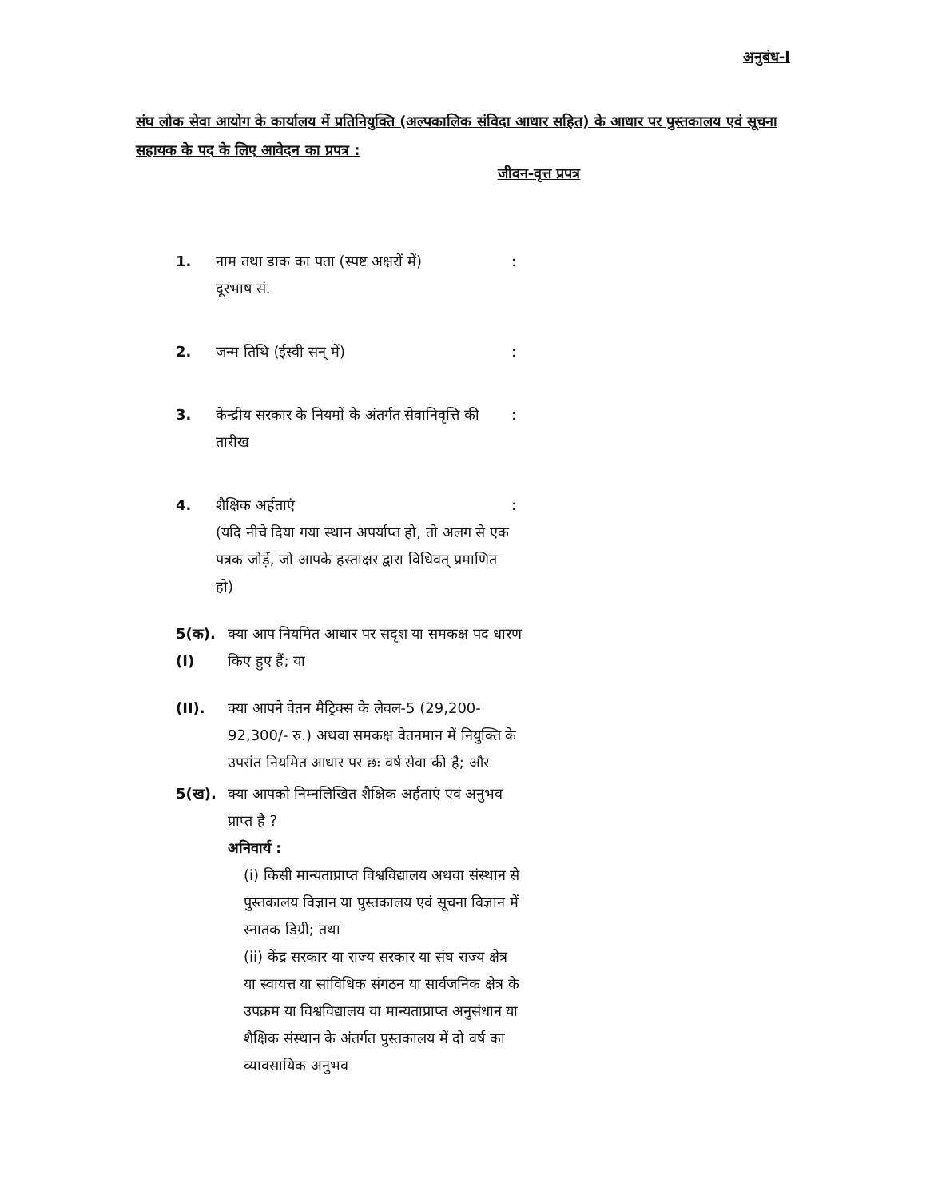अनुबंध-I
संघ लोक सेवा आयोग के कार्यालय में प्रतिनियुक्ति (अल्पकालिक संविदा आधार सहित) के आधार पर पुस्तकालय एवं सूचना सहायक के पद के लिए आवेदन का प्रपत्र :
जीवन-वृत्त प्रपत्र
1. नाम तथा डाक का पता (स्पष्ट अक्षरों में)
दूरभाष सं.
:
2. जन्म तिथि (ईस्वी सन् में) :
3. केन्द्रीय सरकार के नियमों के अंतर्गत सेवानिवृत्ति की तारीख
:
4. शैक्षिक अर्हताएं
(यदि नीचे दिया गया स्थान अपर्याप्त हो, तो अलग से एक पत्रक जोड़ें, जो आपके हस्ताक्षर द्वारा विधिवत् प्रमाणित हो)
:
5(क).
(I)
क्या आप नियमित आधार पर सदृश या समकक्ष पद धारण किए हुए हैं; या
(II). क्या आपने वेतन मैट्रिक्स के लेवल-5 (29,200-92,300/- रु.) अथवा समकक्ष वेतनमान में नियुक्ति के उपरांत नियमित आधार पर छः वर्ष सेवा की है; और
5(ख). क्या आपको निम्नलिखित शैक्षिक अर्हताएं एवं अनुभव प्राप्त है ?
अनिवार्य :
(i) किसी मान्यताप्राप्त विश्वविद्यालय अथवा संस्थान से पुस्तकालय विज्ञान या पुस्तकालय एवं सूचना विज्ञान में स्नातक डिग्री; तथा
(ii) केंद्र सरकार या राज्य सरकार या संघ राज्य क्षेत्र या स्वायत्त या सांविधिक संगठन या सार्वजनिक क्षेत्र के उपक्रम या विश्वविद्यालय या मान्यताप्राप्त अनुसंधान या शैक्षिक संस्थान के अंतर्गत पुस्तकालय में दो वर्ष का व्यावसायिक अनुभव